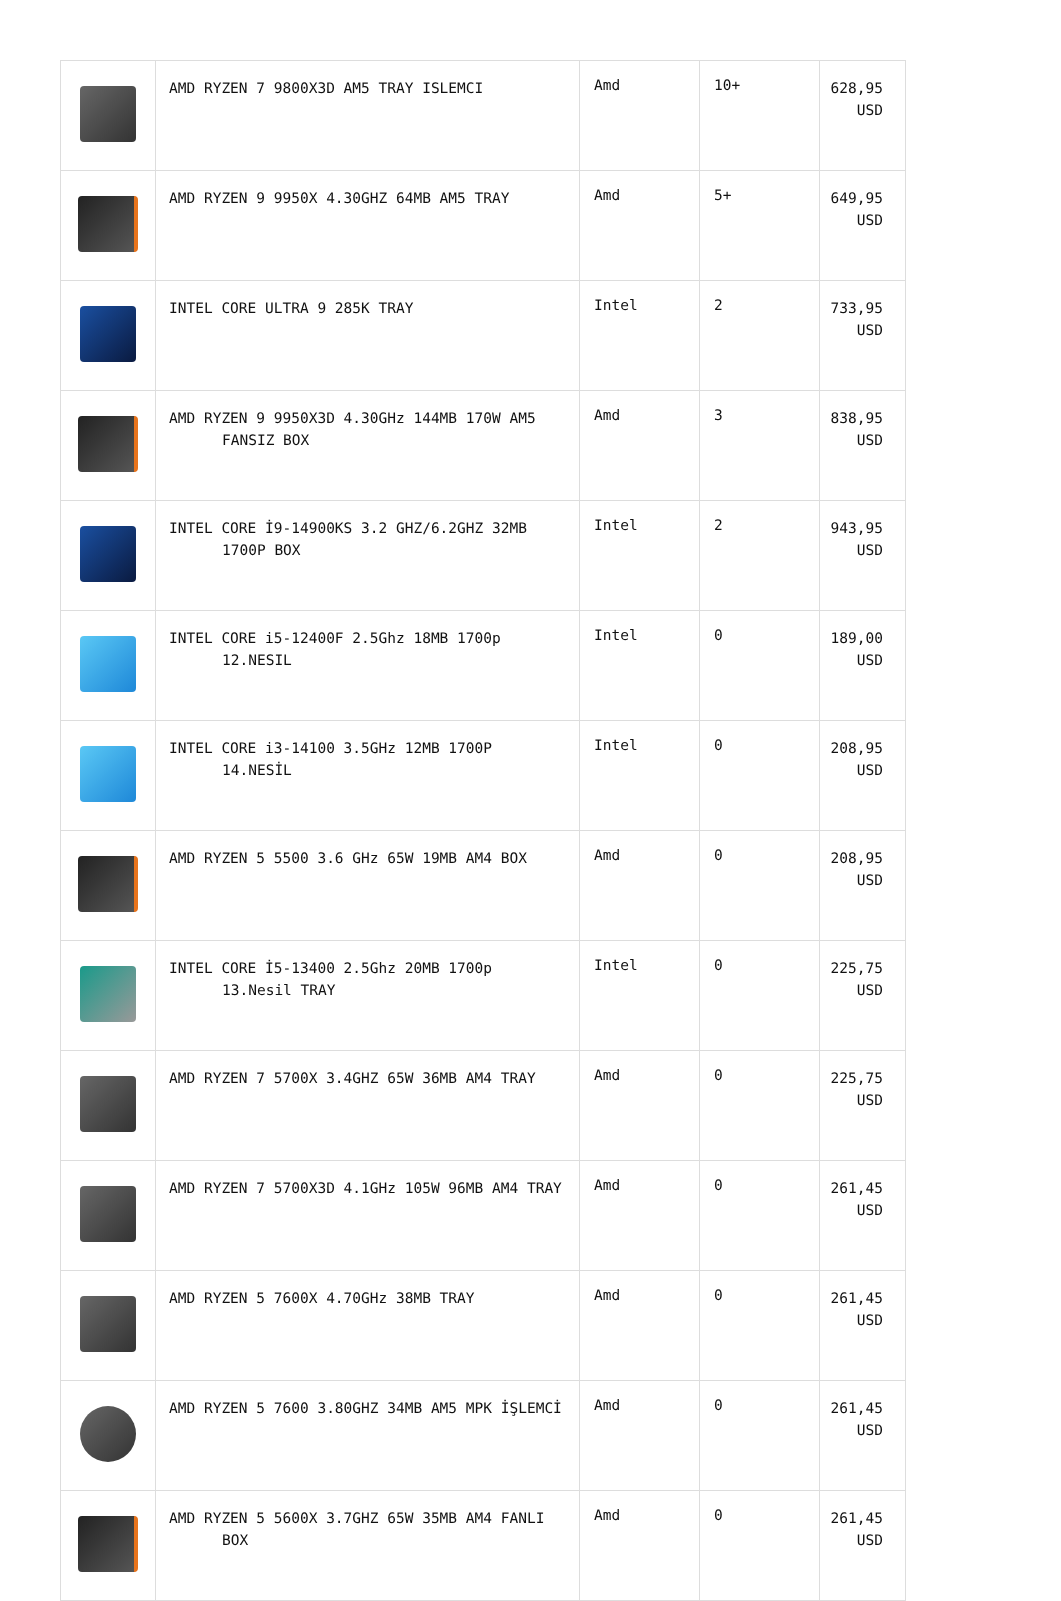| | AMD RYZEN 7 9800X3D AM5 TRAY ISLEMCI | Amd | 10+ | 628,95 USD |
| | AMD RYZEN 9 9950X 4.30GHZ 64MB AM5 TRAY | Amd | 5+ | 649,95 USD |
| | INTEL CORE ULTRA 9 285K TRAY | Intel | 2 | 733,95 USD |
| | AMD RYZEN 9 9950X3D 4.30GHz 144MB 170W AM5 FANSIZ BOX | Amd | 3 | 838,95 USD |
| | INTEL CORE İ9-14900KS 3.2 GHZ/6.2GHZ 32MB 1700P BOX | Intel | 2 | 943,95 USD |
| | INTEL CORE i5-12400F 2.5Ghz 18MB 1700p 12.NESIL | Intel | 0 | 189,00 USD |
| | INTEL CORE i3-14100 3.5GHz 12MB 1700P 14.NESİL | Intel | 0 | 208,95 USD |
| | AMD RYZEN 5 5500 3.6 GHz 65W 19MB AM4 BOX | Amd | 0 | 208,95 USD |
| | INTEL CORE İ5-13400 2.5Ghz 20MB 1700p 13.Nesil TRAY | Intel | 0 | 225,75 USD |
| | AMD RYZEN 7 5700X 3.4GHZ 65W 36MB AM4 TRAY | Amd | 0 | 225,75 USD |
| | AMD RYZEN 7 5700X3D 4.1GHz 105W 96MB AM4 TRAY | Amd | 0 | 261,45 USD |
| | AMD RYZEN 5 7600X 4.70GHz 38MB TRAY | Amd | 0 | 261,45 USD |
| | AMD RYZEN 5 7600 3.80GHZ 34MB AM5 MPK İŞLEMCİ | Amd | 0 | 261,45 USD |
| | AMD RYZEN 5 5600X 3.7GHZ 65W 35MB AM4 FANLI BOX | Amd | 0 | 261,45 USD |